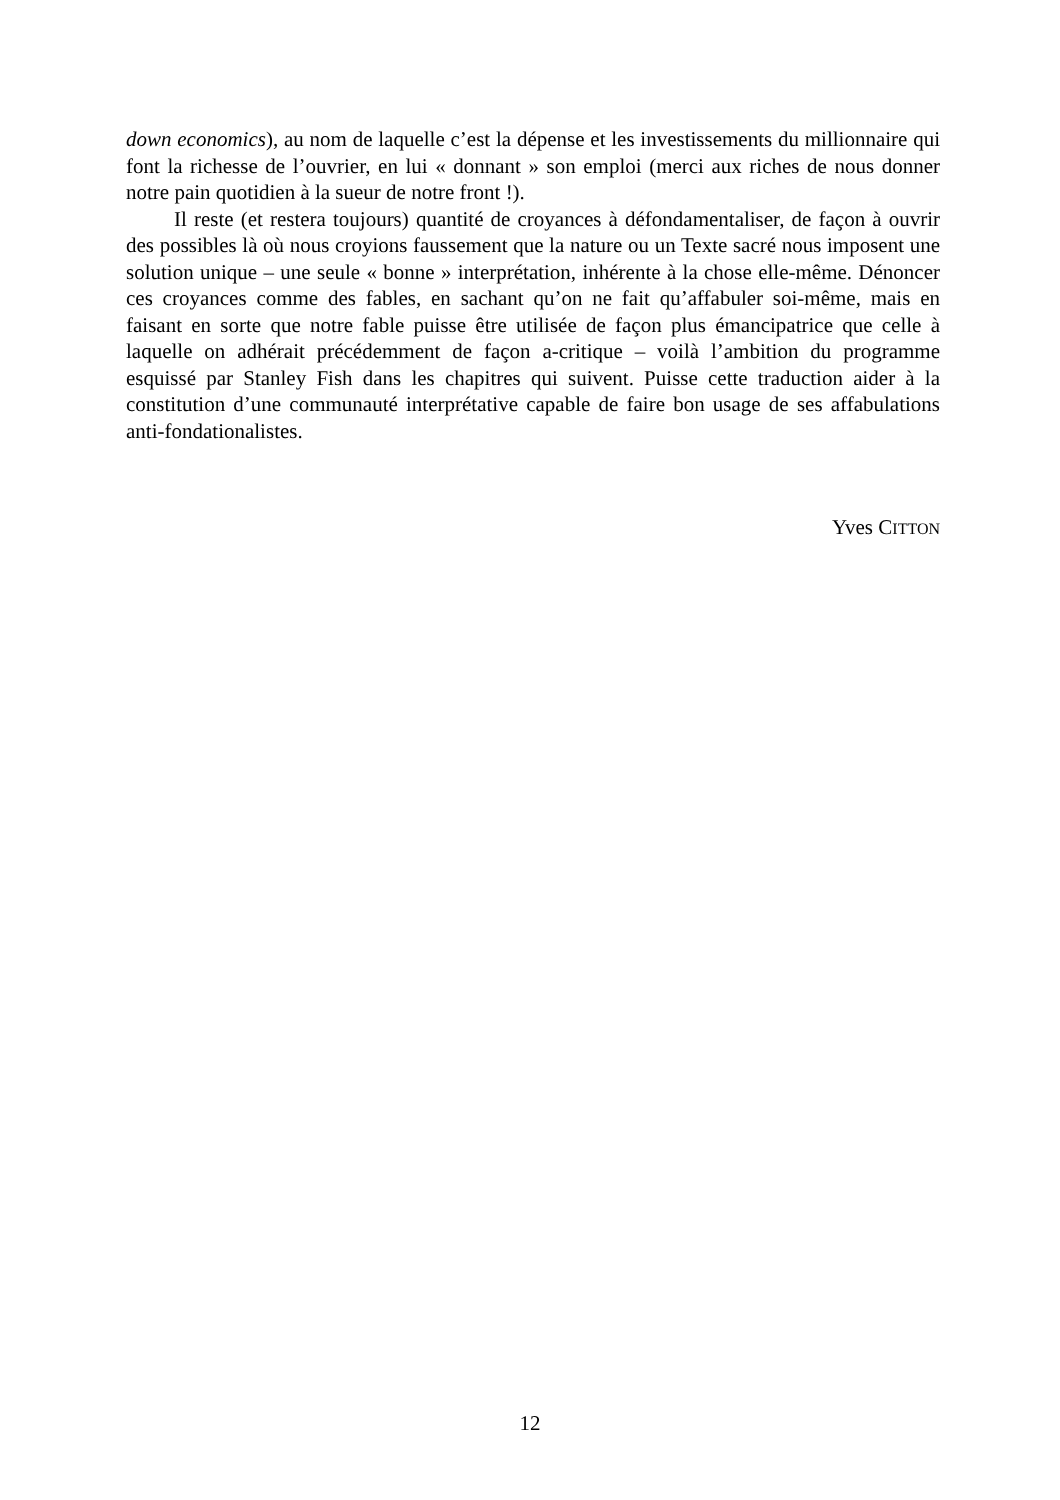down economics), au nom de laquelle c’est la dépense et les investissements du millionnaire qui font la richesse de l’ouvrier, en lui « donnant » son emploi (merci aux riches de nous donner notre pain quotidien à la sueur de notre front !).
Il reste (et restera toujours) quantité de croyances à défondamentaliser, de façon à ouvrir des possibles là où nous croyions faussement que la nature ou un Texte sacré nous imposent une solution unique – une seule « bonne » interprétation, inhérente à la chose elle-même. Dénoncer ces croyances comme des fables, en sachant qu’on ne fait qu’affabuler soi-même, mais en faisant en sorte que notre fable puisse être utilisée de façon plus émancipatrice que celle à laquelle on adhérait précédemment de façon a-critique – voilà l’ambition du programme esquissé par Stanley Fish dans les chapitres qui suivent. Puisse cette traduction aider à la constitution d’une communauté interprétative capable de faire bon usage de ses affabulations anti-fondationalistes.
Yves CITTON
12